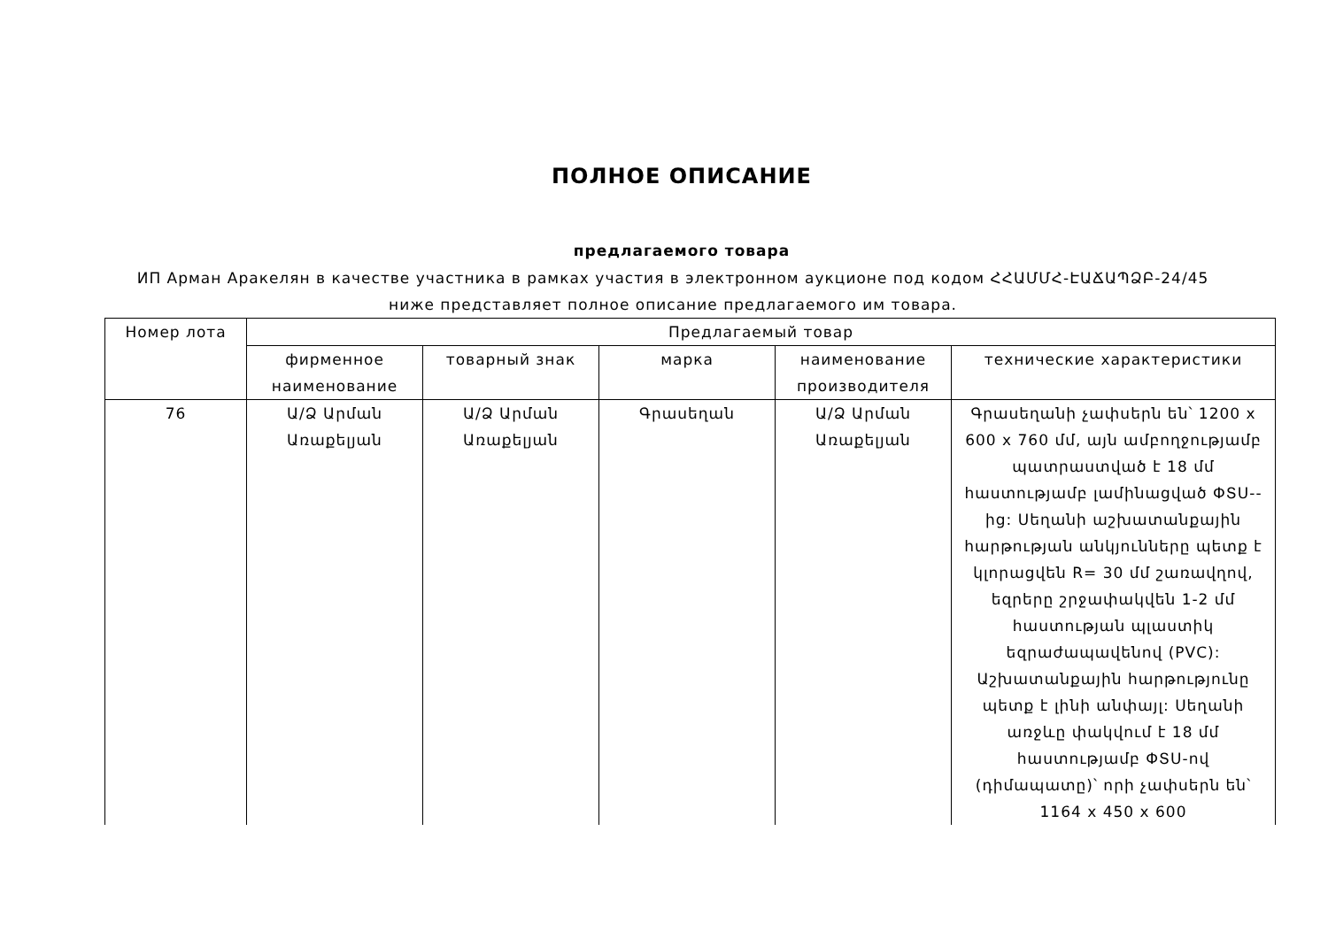ПОЛНОЕ ОПИСАНИЕ
предлагаемого товара
ИП Арман Аракелян в качестве участника в рамках участия в электронном аукционе под кодом ՀՀԱՄՄՀ-ԷԱՃԱՊՁԲ-24/45 ниже представляет полное описание предлагаемого им товара.
| Номер лота | Предлагаемый товар | | | | |
| --- | --- | --- | --- | --- | --- |
| | фирменное наименование | товарный знак | марка | наименование производителя | технические характеристики |
| 76 | Ա/Ձ Արման Առաքելյան | Ա/Ձ Արման Առաքելյան | Գրասեղան | Ա/Ձ Արման Առաքելյան | Գրասեղանի չափսերն են՝ 1200 x 600 x 760 մմ, այն ամբողջությամբ պատրաստված է 18 մմ հաստությամբ լամինացված ՓՏՍ--ից: Սեղանի աշխատանքային հարթության անկյունները պետք է կլորացվեն R= 30 մմ շառավղով, եզրերը շրջափակվեն 1-2 մմ հաստության պլաստիկ եզրաժապավենով (PVC): Աշխատանքային հարթությունը պետք է լինի անփայլ: Սեղանի առջևը փակվում է 18 մմ հաստությամբ ՓՏՍ-ով (դիմապատը)՝ որի չափսերն են՝ 1164 x 450 x 600 |